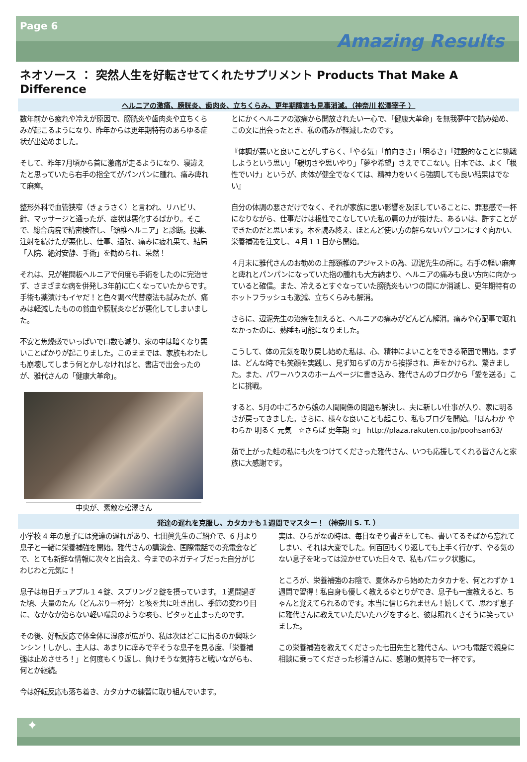Page 6
Amazing Results
ネオソース ： 突然人生を好転させてくれたサプリメント Products That Make A Difference
ヘルニアの激痛、膀胱炎、歯肉炎、立ちくらみ、更年期障害も見事消滅。（神奈川 松澤宰子 ）
数年前から疲れや冷えが原因で、膀胱炎や歯肉炎や立ちくらみが起こるようになり、昨年からは更年期特有のあらゆる症状が出始めました。
そして、昨年7月頃から首に激痛が走るようになり、寝違えたと思っていたら右手の指全てがパンパンに腫れ、痛み痺れて麻痺。
整形外科で血管狭窄（きょうさく）と言われ、リハビリ、針、マッサージと通ったが、症状は悪化するばかり。そこで、総合病院で精密検査し、「頚椎ヘルニア」と診断。投薬、注射を続けたが悪化し、仕事、通院、痛みに疲れ果て、結局「入院、絶対安静、手術」を勧められ、呆然！
それは、兄が椎間板ヘルニアで何度も手術をしたのに完治せず、さまざまな病を併発し3年前に亡くなっていたからです。手術も薬漬けもイヤだ！と色々調べ代替療法も試みたが、痛みは軽減したものの貧血や膀胱炎などが悪化してしまいました。
不安と焦燥感でいっぱいで口数も減り、家の中は暗くなり悪いことばかりが起こりました。このままでは、家族もわたしも崩壊してしまう何とかしなければと、書店で出会ったのが、雅代さんの「健康大革命」。
中央が、素敵な松澤さん
とにかくヘルニアの激痛から開放されたい一心で、「健康大革命」を無我夢中で読み始め、この文に出会ったとき、私の痛みが軽減したのです。
『体調が悪いと良いことがしずらく、「やる気」「前向きさ」「明るさ」「建設的なことに挑戦しようという思い」「親切さや思いやり」「夢や希望」さえでてこない。日本では、よく「根性でいけ」というが、肉体が健全でなくては、精神力をいくら強調しても良い結果はでない』
自分の体調の悪さだけでなく、それが家族に悪い影響を及ぼしていることに、罪悪感で一杯になりながら、仕事だけは根性でこなしていた私の肩の力が抜けた、あるいは、許すことができたのだと思います。本を読み終え、ほとんど使い方の解らないパソコンにすぐ向かい、栄養補強を注文し、４月１１日から開始。
４月末に雅代さんのお勧めの上部頚椎のアジャストの為、辺泥先生の所に。右手の軽い麻痺と痺れとパンパンになっていた指の腫れも大方納まり、ヘルニアの痛みも良い方向に向かっていると確信。また、冷えるとすぐなっていた膀胱炎もいつの間にか消滅し、更年期特有のホットフラッシュも激減、立ちくらみも解消。
さらに、辺泥先生の治療を加えると、ヘルニアの痛みがどんどん解消。痛みや心配事で眠れなかったのに、熟睡も可能になりました。
こうして、体の元気を取り戻し始めた私は、心、精神によいことをできる範囲で開始。まずは、どんな時でも笑顔を実践し、見ず知らずの方から挨拶され、声をかけられ、驚きました。また、パワーハウスのホームページに書き込み、雅代さんのブログから「愛を送る」ことに挑戦。
すると、5月の中ごろから娘の人間関係の問題も解決し、夫に新しい仕事が入り、家に明るさが戻ってきました。さらに、様々な良いことも起こり、私もブログを開始。「ほんわか やわらか 明るく 元気　☆さらば 更年期 ☆」 http://plaza.rakuten.co.jp/poohsan63/
茹で上がった蛙の私にも火をつけてくださった雅代さん、いつも応援してくれる皆さんと家族に大感謝です。
発達の遅れを克服し、カタカナも１週間でマスター！（神奈川 S. T. ）
小学校 4 年の息子には発達の遅れがあり、七田眞先生のご紹介で、6 月より息子と一緒に栄養補強を開始。雅代さんの講演会、国際電話での充電会などで、とても新鮮な情報に次々と出会え、今までのネガティブだった自分がじわじわと元気に！
息子は毎日チュアブル１４錠、スプリング２錠を摂っています。１週間過ぎた頃、大量のたん（どんぶり一杯分）と咳を共に吐き出し、季節の変わり目に、なかなか治らない軽い喘息のような咳も、ピタッと止まったのです。
その後、好転反応で体全体に湿疹が広がり、私は次はどこに出るのか興味シンシン！しかし、主人は、あまりに痒みで辛そうな息子を見る度、「栄養補強は止めさせろ！」と何度もくり返し、負けそうな気持ちと戦いながらも、何とか継続。
今は好転反応も落ち着き、カタカナの練習に取り組んでいます。
実は、ひらがなの時は、毎日なぞり書きをしても、書いてるそばから忘れてしまい、それは大変でした。何百回もくり返しても上手く行かず、やる気のない息子を叱っては泣かせていた日々で、私もパニック状態に。
ところが、栄養補強のお陰で、夏休みから始めたカタカナを、何とわずか 1 週間で習得！私自身も優しく教えるゆとりができ、息子も一度教えると、ちゃんと覚えてられるのです。本当に信じられません！嬉しくて、思わず息子に雅代さんに教えていただいたハグをすると、彼は照れくさそうに笑っていました。
この栄養補強を教えてくださった七田先生と雅代さん、いつも電話で親身に相談に乗ってくださった杉浦さんに、感謝の気持ちで一杯です。
✦